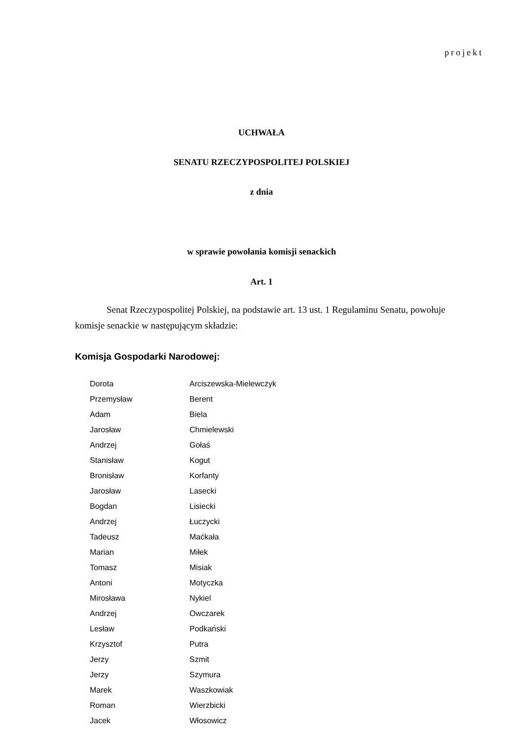projekt
UCHWAŁA
SENATU RZECZYPOSPOLITEJ POLSKIEJ
z dnia
w sprawie powołania komisji senackich
Art. 1
Senat Rzeczypospolitej Polskiej, na podstawie art. 13 ust. 1 Regulaminu Senatu, powołuje komisje senackie w następującym składzie:
Komisja Gospodarki Narodowej:
| Dorota | Arciszewska-Mielewczyk |
| Przemysław | Berent |
| Adam | Biela |
| Jarosław | Chmielewski |
| Andrzej | Gołaś |
| Stanisław | Kogut |
| Bronisław | Korfanty |
| Jarosław | Lasecki |
| Bogdan | Lisiecki |
| Andrzej | Łuczycki |
| Tadeusz | Maćkała |
| Marian | Miłek |
| Tomasz | Misiak |
| Antoni | Motyczka |
| Mirosława | Nykiel |
| Andrzej | Owczarek |
| Lesław | Podkański |
| Krzysztof | Putra |
| Jerzy | Szmit |
| Jerzy | Szymura |
| Marek | Waszkowiak |
| Roman | Wierzbicki |
| Jacek | Włosowicz |